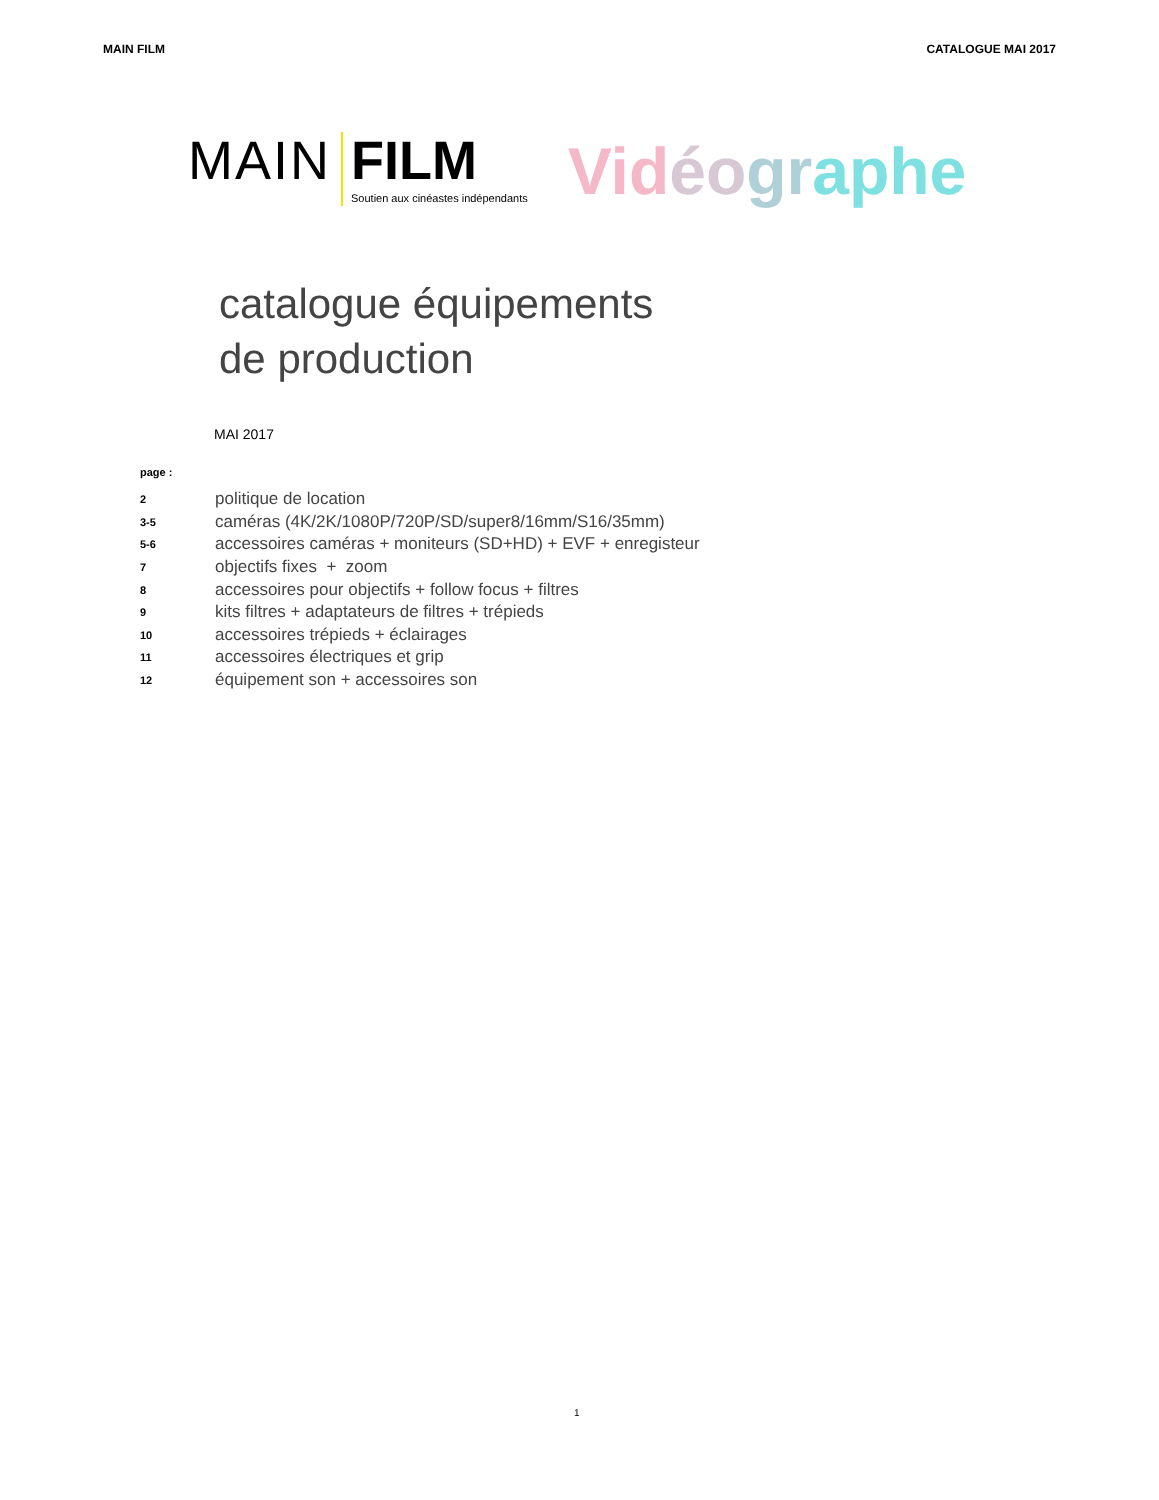MAIN FILM CATALOGUE MAI 2017
MAIN FILM
Soutien aux cinéastes indépendants
Vid éo gr aphe
catalogue équipements
de production
MAI 2017
page :
2 politique de location
3-5 caméras (4K/2K/1080P/720P/SD/super8/16mm/S16/35mm)
5-6 accessoires caméras + moniteurs (SD+HD) + EVF + enregisteur
7 objectifs fixes + zoom
8 accessoires pour objectifs + follow focus + filtres
9 kits filtres + adaptateurs de filtres + trépieds
10 accessoires trépieds + éclairages
11 accessoires électriques et grip
12 équipement son + accessoires son
1